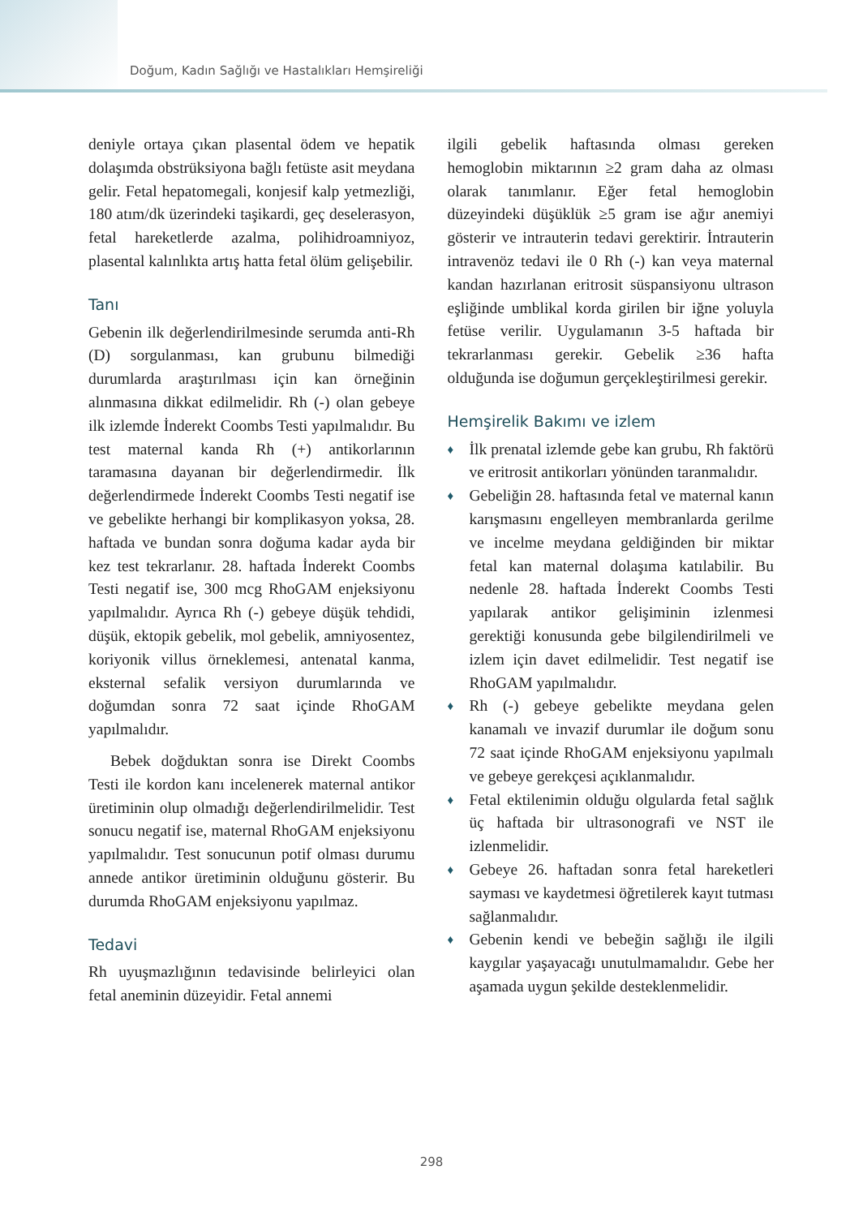Doğum, Kadın Sağlığı ve Hastalıkları Hemşireliği
deniyle ortaya çıkan plasental ödem ve hepatik dolaşımda obstrüksiyona bağlı fetüste asit meydana gelir. Fetal hepatomegali, konjesif kalp yetmezliği, 180 atım/dk üzerindeki taşikardi, geç deselerasyon, fetal hareketlerde azalma, polihidroamniyoz, plasental kalınlıkta artış hatta fetal ölüm gelişebilir.
Tanı
Gebenin ilk değerlendirilmesinde serumda anti-Rh (D) sorgulanması, kan grubunu bilmediği durumlarda araştırılması için kan örneğinin alınmasına dikkat edilmelidir. Rh (-) olan gebeye ilk izlemde İnderekt Coombs Testi yapılmalıdır. Bu test maternal kanda Rh (+) antikorlarının taramasına dayanan bir değerlendirmedir. İlk değerlendirmede İnderekt Coombs Testi negatif ise ve gebelikte herhangi bir komplikasyon yoksa, 28. haftada ve bundan sonra doğuma kadar ayda bir kez test tekrarlanır. 28. haftada İnderekt Coombs Testi negatif ise, 300 mcg RhoGAM enjeksiyonu yapılmalıdır. Ayrıca Rh (-) gebeye düşük tehdidi, düşük, ektopik gebelik, mol gebelik, amniyosentez, koriyonik villus örneklemesi, antenatal kanma, eksternal sefalik versiyon durumlarında ve doğumdan sonra 72 saat içinde RhoGAM yapılmalıdır.
Bebek doğduktan sonra ise Direkt Coombs Testi ile kordon kanı incelenerek maternal antikor üretiminin olup olmadığı değerlendirilmelidir. Test sonucu negatif ise, maternal RhoGAM enjeksiyonu yapılmalıdır. Test sonucunun potif olması durumu annede antikor üretiminin olduğunu gösterir. Bu durumda RhoGAM enjeksiyonu yapılmaz.
Tedavi
Rh uyuşmazlığının tedavisinde belirleyici olan fetal aneminin düzeyidir. Fetal annemi
ilgili gebelik haftasında olması gereken hemoglobin miktarının ≥2 gram daha az olması olarak tanımlanır. Eğer fetal hemoglobin düzeyindeki düşüklük ≥5 gram ise ağır anemiyi gösterir ve intrauterin tedavi gerektirir. İntrauterin intravenöz tedavi ile 0 Rh (-) kan veya maternal kandan hazırlanan eritrosit süspansiyonu ultrason eşliğinde umblikal korda girilen bir iğne yoluyla fetüse verilir. Uygulamanın 3-5 haftada bir tekrarlanması gerekir. Gebelik ≥36 hafta olduğunda ise doğumun gerçekleştirilmesi gerekir.
Hemşirelik Bakımı ve izlem
♦ İlk prenatal izlemde gebe kan grubu, Rh faktörü ve eritrosit antikorları yönünden taranmalıdır.
♦ Gebeliğin 28. haftasında fetal ve maternal kanın karışmasını engelleyen membranlarda gerilme ve incelme meydana geldiğinden bir miktar fetal kan maternal dolaşıma katılabilir. Bu nedenle 28. haftada İnderekt Coombs Testi yapılarak antikor gelişiminin izlenmesi gerektiği konusunda gebe bilgilendirilmeli ve izlem için davet edilmelidir. Test negatif ise RhoGAM yapılmalıdır.
♦ Rh (-) gebeye gebelikte meydana gelen kanamalı ve invazif durumlar ile doğum sonu 72 saat içinde RhoGAM enjeksiyonu yapılmalı ve gebeye gerekçesi açıklanmalıdır.
♦ Fetal ektilenimin olduğu olgularda fetal sağlık üç haftada bir ultrasonografi ve NST ile izlenmelidir.
♦ Gebeye 26. haftadan sonra fetal hareketleri sayması ve kaydetmesi öğretilerek kayıt tutması sağlanmalıdır.
♦ Gebenin kendi ve bebeğin sağlığı ile ilgili kaygılar yaşayacağı unutulmamalıdır. Gebe her aşamada uygun şekilde desteklenmelidir.
298